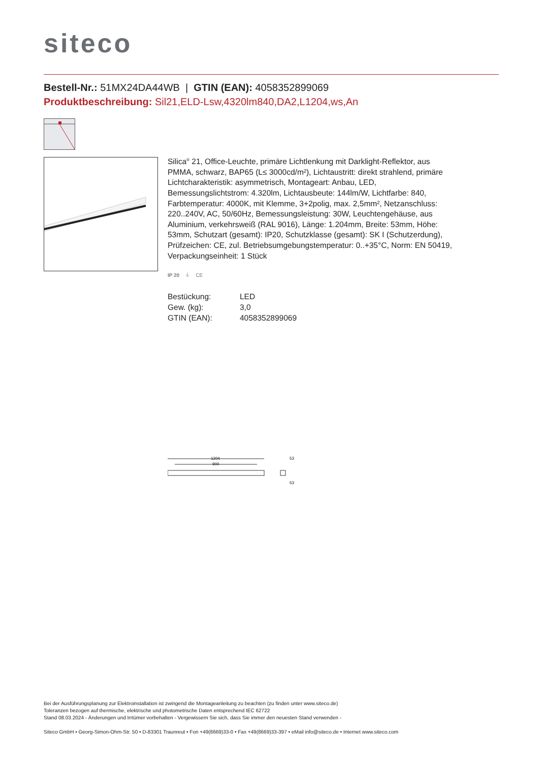siteco
Bestell-Nr.: 51MX24DA44WB | GTIN (EAN): 4058352899069
Produktbeschreibung: Sil21,ELD-Lsw,4320lm840,DA2,L1204,ws,An
Silica<sup>®</sup> 21, Office-Leuchte, primäre Lichtlenkung mit Darklight-Reflektor, aus PMMA, schwarz, BAP65 (L≤ 3000cd/m²), Lichtaustritt: direkt strahlend, primäre Lichtcharakteristik: asymmetrisch, Montageart: Anbau, LED, Bemessungslichtstrom: 4.320lm, Lichtausbeute: 144lm/W, Lichtfarbe: 840, Farbtemperatur: 4000K, mit Klemme, 3+2polig, max. 2,5mm², Netzanschluss: 220..240V, AC, 50/60Hz, Bemessungsleistung: 30W, Leuchtengehäuse, aus Aluminium, verkehrsweiß (RAL 9016), Länge: 1.204mm, Breite: 53mm, Höhe: 53mm, Schutzart (gesamt): IP20, Schutzklasse (gesamt): SK I (Schutzerdung), Prüfzeichen: CE, zul. Betriebsumgebungstemperatur: 0..+35°C, Norm: EN 50419, Verpackungseinheit: 1 Stück
IP 20 ⏚ CE
| Bestückung: | LED |
| Gew. (kg): | 3,0 |
| GTIN (EAN): | 4058352899069 |
1204
900
53
53
Bei der Ausführungsplanung zur Elektroinstallation ist zwingend die Montageanleitung zu beachten (zu finden unter www.siteco.de)
Toleranzen bezogen auf thermische, elektrische und photometrische Daten entsprechend IEC 62722
Stand 08.03.2024 - Änderungen und Irrtümer vorbehalten - Vergewissern Sie sich, dass Sie immer den neuesten Stand verwenden -
Siteco GmbH • Georg-Simon-Ohm-Str. 50 • D-83301 Traunreut • Fon +49(8669)33-0 • Fax +49(8669)33-397 • eMail info@siteco.de • Internet www.siteco.com